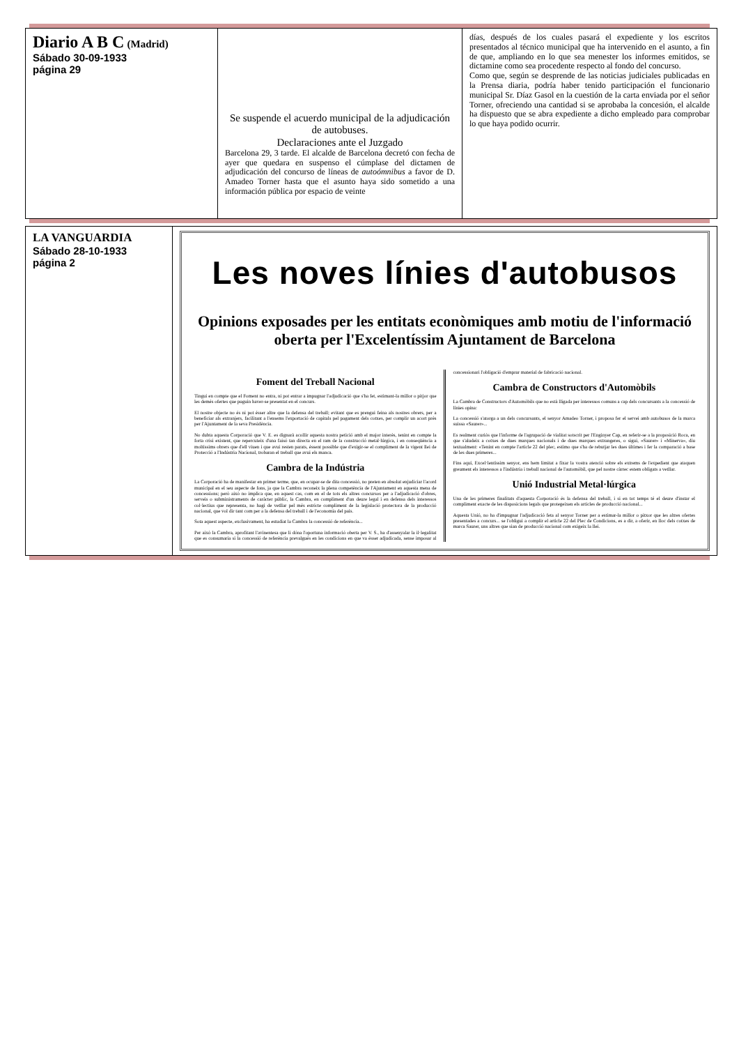| Diario A B C (Madrid) Sábado 30-09-1933 página 29 | Se suspende el acuerdo municipal de la adjudicación de autobuses. Declaraciones ante el Juzgado Barcelona 29, 3 tarde. El alcalde de Barcelona decretó con fecha de ayer que quedara en suspenso el cúmplase del dictamen de adjudicación del concurso de líneas de autoómnibus a favor de D. Amadeo Torner hasta que el asunto haya sido sometido a una información pública por espacio de veinte | días, después de los cuales pasará el expediente y los escritos presentados al técnico municipal que ha intervenido en el asunto, a fin de que, ampliando en lo que sea menester los informes emitidos, se dictamine como sea procedente respecto al fondo del concurso. Como que, según se desprende de las noticias judiciales publicadas en la Prensa diaria, podría haber tenido participación el funcionario municipal Sr. Díaz Gasol en la cuestión de la carta enviada por el señor Torner, ofreciendo una cantidad si se aprobaba la concesión, el alcalde ha dispuesto que se abra expediente a dicho empleado para comprobar lo que haya podido ocurrir. |
| LA VANGUARDIA Sábado 28-10-1933 página 2 | Les noves línies d'autobusos Opinions exposades per les entitats econòmiques amb motiu de l'informació oberta per l'Excelentíssim Ajuntament de Barcelona Foment del Treball Nacional Tingui en compte que el Foment no entra, ni pot entrar a impugnar l'adjudicació que s'ha fet, estimant-la millor o pitjor que les demés ofertes que puguin haver-se presentat en el concurs. El nostre objecte no és ni pot ésser altre que la defensa del treball; evitant que es prengui feina als nostres obrers, per a beneficiar als extranjers, facilitant a l'ensems l'exportació de capitals pel pagament dels cotxes, per complir un acort près per l'Ajuntament de la seva Presidència. No dubta aquesta Corporació que V. E. es dignarà acollir aquesta nostra petició amb el major interès, tenint en compte la forta crisi existent, que repercuteix d'una faisó tan directa en el ram de la construcció metal·lúrgica, i en conseqüència a moltíssims obrers que d'ell viuen i que avui resten parats, éssent possible que d'exigir-se el compliment de la vigent llei de Protecció a l'Indústria Nacional, trobaran el treball que avui els manca. Cambra de la Indústria La Corporació ha de manifestar en primer terme, que, en ocupar-se de dita concessió, no preten en absolut enjudiciar l'acord municipal en el seu aspecte de fons, ja que la Cambra reconeix la plena competència de l'Ajuntament en aquesta mena de concessions; però això no implica que, en aquest cas, com en el de tots els altres concursos per a l'adjudicació d'obres, serveis o subministraments de caràcter públic, la Cambra, en compliment d'un deure legal i en defensa dels interessos col·lectius que representa, no hagi de vetllar pel més estricte compliment de la legislació protectora de la producció nacional, que vol dir tant com per a la defensa del treball i de l'economia del país. Sota aquest aspecte, exclusivament, ha estudiat la Cambra la concessió de referència... Per això la Cambra, aprofitant l'avinentesa que li dóna l'oportuna informació oberta per V. S., ha d'assenyalar la il·legalitat que es consumaria si la concessió de referència prevalgués en les condicions en que va ésser adjudicada, sense imposar al concessionari l'obligació d'emprar material de fabricació nacional. Cambra de Constructors d'Automòbils La Cambra de Constructors d'Automòbils que no està lligada per interessos comuns a cap dels concursants a la concessió de línies opina: La concessió s'atorga a un dels concursants, el senyor Amadeo Torner, i proposa fer el servei amb autobusos de la marca suissa «Saurer»... Es realment curiós que l'informe de l'agrupació de vialitat sotscrit per l'Enginyer Cap, en referir-se a la proposició Roca, en que s'aludeix a cotxes de dues marques nacionals i de dues marques extrangeres, o sigui, «Saurer» i «Minerva», diu textualment: «Tenint en compte l'article 22 del plec, estimo que s'ha de rebutjar les dues últimes i fer la comparació a base de les dues primeres... Fins aquí, Excel·lentíssim senyor, ens hem limitat a fixar la vostra atenció sobre els extrems de l'expedient que ataquen greument els interessos a l'indústria i treball nacional de l'automòbil, que pel nostre càrrec estem obligats a vetllar. Unió Industrial Metal·lúrgica Una de les primeres finalitats d'aquesta Corporació és la defensa del treball, i si en tot temps té el deure d'instar el compliment exacte de les disposicions legals que protegeixen els articles de producció nacional... Aquesta Unió, no ha d'impugnar l'adjudicació feta al senyor Torner per a estimar-la millor o pitxor que les altres ofertes presentades a concurs... se l'obligui a complir el article 22 del Plec de Condicions, es a dir, a oferir, en lloc dels cotxes de marca Saurer, uns altres que sian de producció nacional com exigeix la llei. |